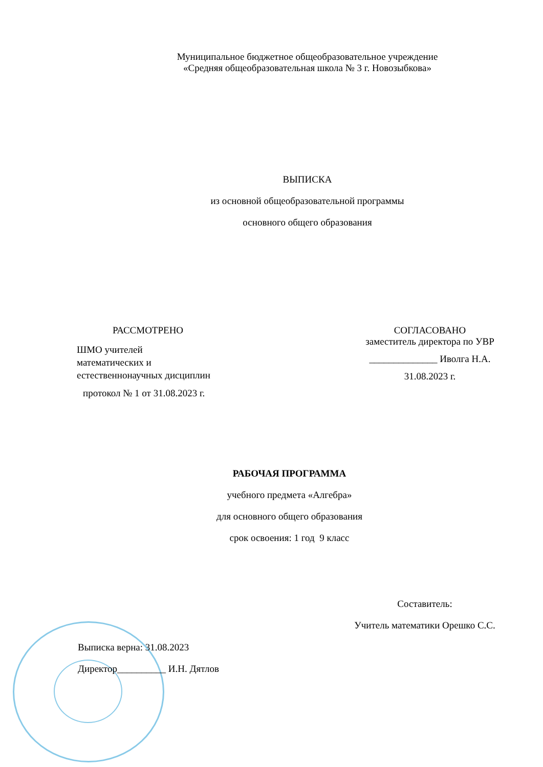Муниципальное бюджетное общеобразовательное учреждение
«Средняя общеобразовательная школа № 3 г. Новозыбкова»
ВЫПИСКА
из основной общеобразовательной программы
основного общего образования
РАССМОТРЕНО
ШМО учителей
математических и
естественнонаучных дисциплин
протокол № 1 от 31.08.2023 г.
СОГЛАСОВАНО
заместитель директора по УВР
______________ Иволга Н.А.
31.08.2023 г.
РАБОЧАЯ ПРОГРАММА
учебного предмета «Алгебра»
для основного общего образования
срок освоения: 1 год 9 класс
Составитель:
Учитель математики Орешко С.С.
Выписка верна: 31.08.2023
Директор__________ И.Н. Дятлов